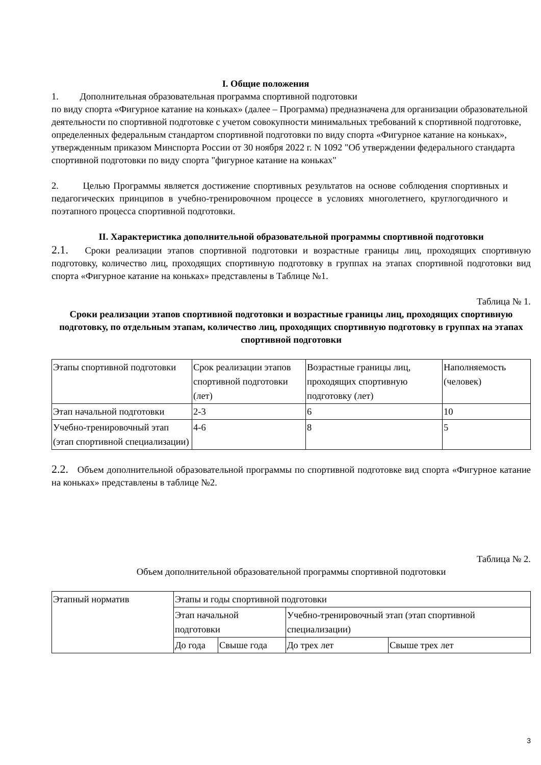I. Общие положения
1. Дополнительная образовательная программа спортивной подготовки
по виду спорта «Фигурное катание на коньках» (далее – Программа) предназначена для организации образовательной деятельности по спортивной подготовке с учетом совокупности минимальных требований к спортивной подготовке, определенных федеральным стандартом спортивной подготовки по виду спорта «Фигурное катание на коньках», утвержденным приказом Минспорта России от 30 ноября 2022 г. N 1092 "Об утверждении федерального стандарта спортивной подготовки по виду спорта "фигурное катание на коньках"
2. Целью Программы является достижение спортивных результатов на основе соблюдения спортивных и педагогических принципов в учебно-тренировочном процессе в условиях многолетнего, круглогодичного и поэтапного процесса спортивной подготовки.
II. Характеристика дополнительной образовательной программы спортивной подготовки
2.1. Сроки реализации этапов спортивной подготовки и возрастные границы лиц, проходящих спортивную подготовку, количество лиц, проходящих спортивную подготовку в группах на этапах спортивной подготовки вид спорта «Фигурное катание на коньках» представлены в Таблице №1.
Таблица № 1.
Сроки реализации этапов спортивной подготовки и возрастные границы лиц, проходящих спортивную подготовку, по отдельным этапам, количество лиц, проходящих спортивную подготовку в группах на этапах спортивной подготовки
| Этапы спортивной подготовки | Срок реализации этапов спортивной подготовки (лет) | Возрастные границы лиц, проходящих спортивную подготовку (лет) | Наполняемость (человек) |
| Этап начальной подготовки | 2-3 | 6 | 10 |
| Учебно-тренировочный этап (этап спортивной специализации) | 4-6 | 8 | 5 |
2.2. Объем дополнительной образовательной программы по спортивной подготовке вид спорта «Фигурное катание на коньках» представлены в таблице №2.
Таблица № 2.
Объем дополнительной образовательной программы спортивной подготовки
| Этапный норматив | Этапы и годы спортивной подготовки | | | |
| | Этап начальной подготовки | | Учебно-тренировочный этап (этап спортивной специализации) | |
| | До года | Свыше года | До трех лет | Свыше трех лет |
3